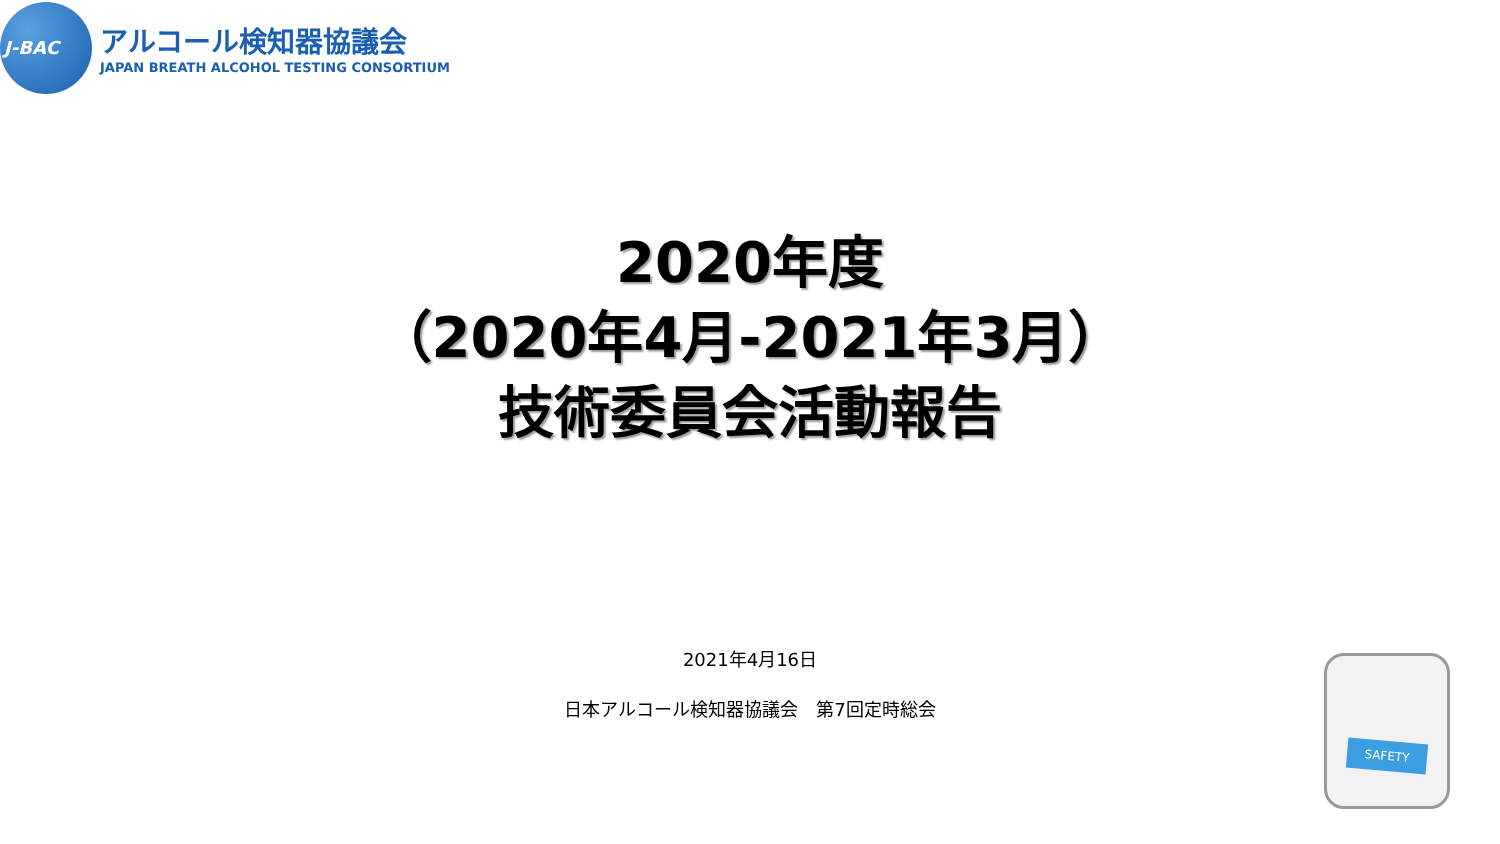J-BAC
アルコール検知器協議会
JAPAN BREATH ALCOHOL TESTING CONSORTIUM
2020年度
（2020年4月-2021年3月）
技術委員会活動報告
2021年4月16日
日本アルコール検知器協議会　第7回定時総会
SAFETY